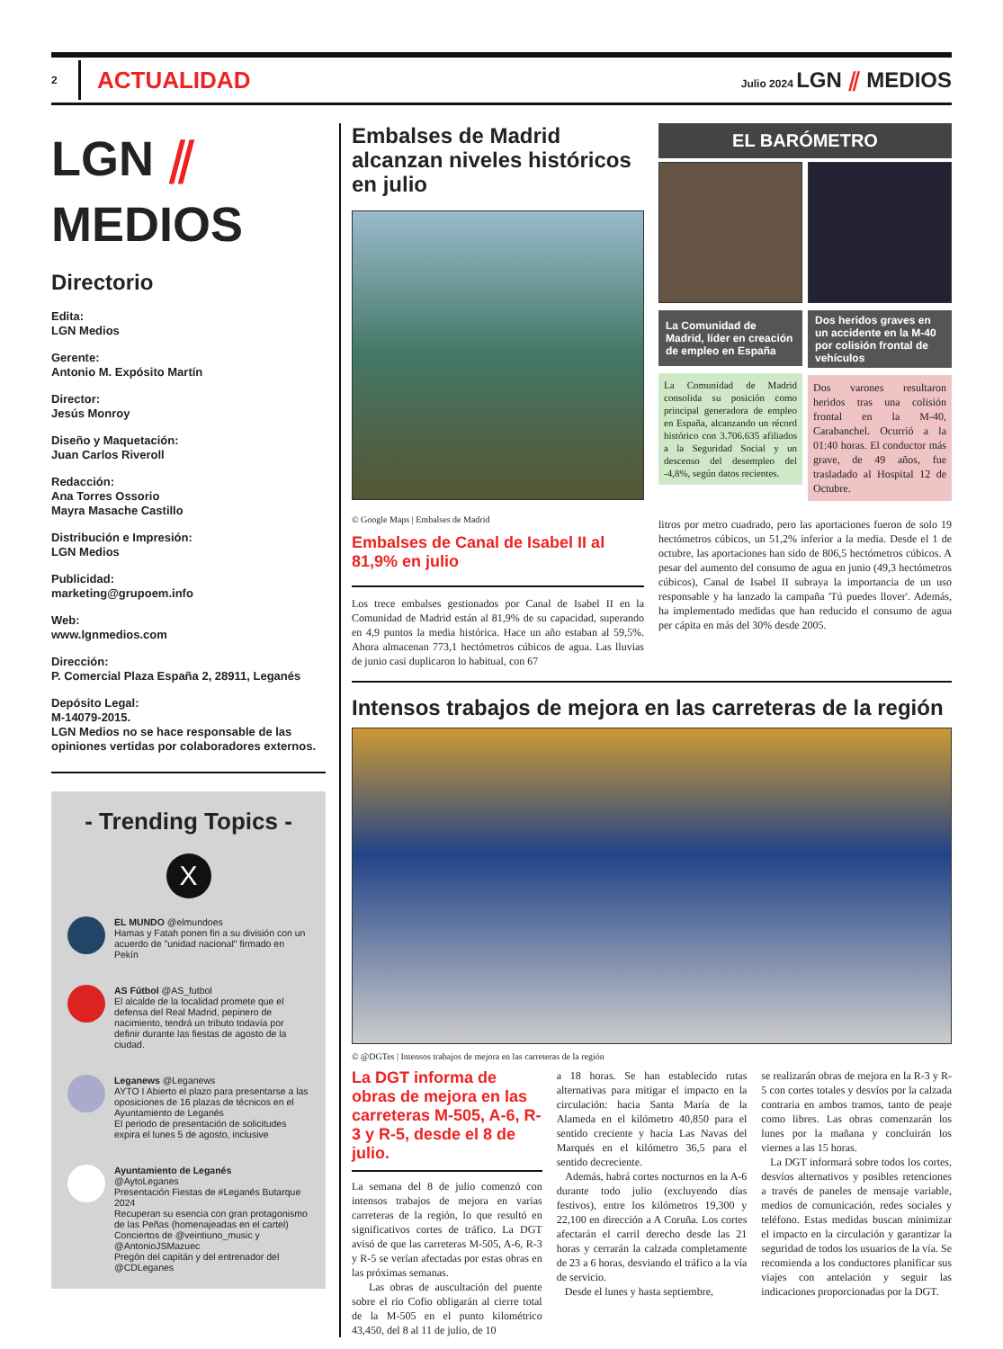2 ACTUALIDAD Julio 2024 LGN ⫽ MEDIOS
LGN ⫽ MEDIOS
Directorio
Edita:
LGN Medios
Gerente:
Antonio M. Expósito Martín
Director:
Jesús Monroy
Diseño y Maquetación:
Juan Carlos Riveroll
Redacción:
Ana Torres Ossorio
Mayra Masache Castillo
Distribución e Impresión:
LGN Medios
Publicidad:
marketing@grupoem.info
Web:
www.lgnmedios.com
Dirección:
P. Comercial Plaza España 2, 28911, Leganés
Depósito Legal:
M-14079-2015.
LGN Medios no se hace responsable de las opiniones vertidas por colaboradores externos.
- Trending Topics -
X
EL MUNDO @elmundoes
Hamas y Fatah ponen fin a su división con un acuerdo de "unidad nacional" firmado en Pekín
AS Fútbol @AS_futbol
El alcalde de la localidad promete que el defensa del Real Madrid, pepinero de nacimiento, tendrá un tributo todavía por definir durante las fiestas de agosto de la ciudad.
Leganews @Leganews
AYTO I Abierto el plazo para presentarse a las oposiciones de 16 plazas de técnicos en el Ayuntamiento de Leganés
El periodo de presentación de solicitudes expira el lunes 5 de agosto, inclusive
Ayuntamiento de Leganés
@AytoLeganes
Presentación Fiestas de #Leganés Butarque 2024
Recuperan su esencia con gran protagonismo de las Peñas (homenajeadas en el cartel)
Conciertos de @veintiuno_music y @AntonioJSMazuec
Pregón del capitán y del entrenador del @CDLeganes
Embalses de Madrid alcanzan niveles históricos en julio
© Google Maps | Embalses de Madrid
Embalses de Canal de Isabel II al 81,9% en julio
Los trece embalses gestionados por Canal de Isabel II en la Comunidad de Madrid están al 81,9% de su capacidad, superando en 4,9 puntos la media histórica. Hace un año estaban al 59,5%. Ahora almacenan 773,1 hectómetros cúbicos de agua. Las lluvias de junio casi duplicaron lo habitual, con 67
EL BARÓMETRO
La Comunidad de Madrid, líder en creación de empleo en España
La Comunidad de Madrid consolida su posición como principal generadora de empleo en España, alcanzando un récord histórico con 3.706.635 afiliados a la Seguridad Social y un descenso del desempleo del -4,8%, según datos recientes.
Dos heridos graves en un accidente en la M-40 por colisión frontal de vehículos
Dos varones resultaron heridos tras una colisión frontal en la M-40, Carabanchel. Ocurrió a la 01:40 horas. El conductor más grave, de 49 años, fue trasladado al Hospital 12 de Octubre.
litros por metro cuadrado, pero las aportaciones fueron de solo 19 hectómetros cúbicos, un 51,2% inferior a la media. Desde el 1 de octubre, las aportaciones han sido de 806,5 hectómetros cúbicos. A pesar del aumento del consumo de agua en junio (49,3 hectómetros cúbicos), Canal de Isabel II subraya la importancia de un uso responsable y ha lanzado la campaña 'Tú puedes llover'. Además, ha implementado medidas que han reducido el consumo de agua per cápita en más del 30% desde 2005.
Intensos trabajos de mejora en las carreteras de la región
© @DGTes | Intensos trabajos de mejora en las carreteras de la región
La DGT informa de obras de mejora en las carreteras M-505, A-6, R-3 y R-5, desde el 8 de julio.
La semana del 8 de julio comenzó con intensos trabajos de mejora en varias carreteras de la región, lo que resultó en significativos cortes de tráfico. La DGT avisó de que las carreteras M-505, A-6, R-3 y R-5 se verían afectadas por estas obras en las próximas semanas.
Las obras de auscultación del puente sobre el río Cofio obligarán al cierre total de la M-505 en el punto kilométrico 43,450, del 8 al 11 de julio, de 10
a 18 horas. Se han establecido rutas alternativas para mitigar el impacto en la circulación: hacia Santa María de la Alameda en el kilómetro 40,850 para el sentido creciente y hacia Las Navas del Marqués en el kilómetro 36,5 para el sentido decreciente.
Además, habrá cortes nocturnos en la A-6 durante todo julio (excluyendo días festivos), entre los kilómetros 19,300 y 22,100 en dirección a A Coruña. Los cortes afectarán el carril derecho desde las 21 horas y cerrarán la calzada completamente de 23 a 6 horas, desviando el tráfico a la vía de servicio.
Desde el lunes y hasta septiembre,
se realizarán obras de mejora en la R-3 y R-5 con cortes totales y desvíos por la calzada contraria en ambos tramos, tanto de peaje como libres. Las obras comenzarán los lunes por la mañana y concluirán los viernes a las 15 horas.
La DGT informará sobre todos los cortes, desvíos alternativos y posibles retenciones a través de paneles de mensaje variable, medios de comunicación, redes sociales y teléfono. Estas medidas buscan minimizar el impacto en la circulación y garantizar la seguridad de todos los usuarios de la vía. Se recomienda a los conductores planificar sus viajes con antelación y seguir las indicaciones proporcionadas por la DGT.